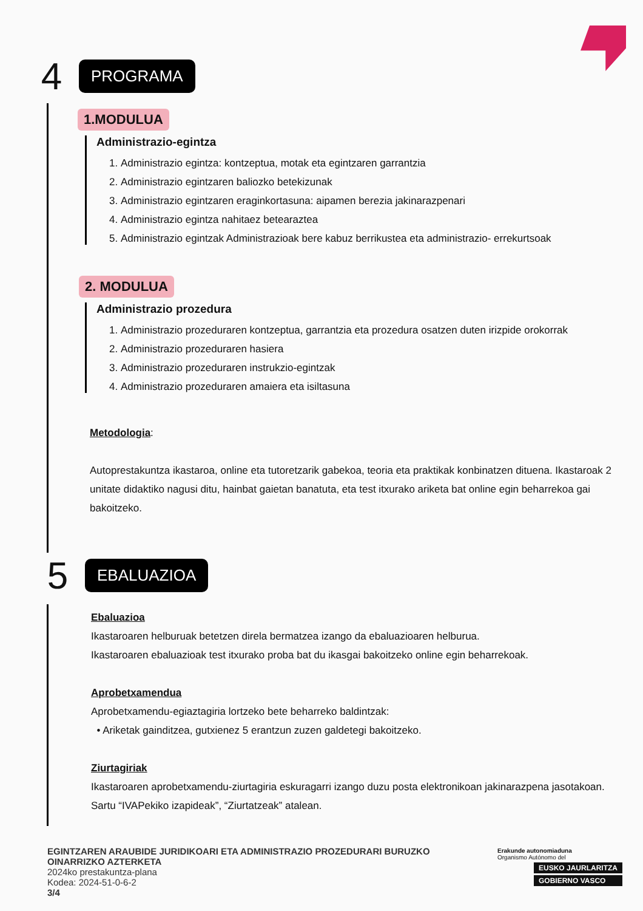4
PROGRAMA
1.MODULUA
Administrazio-egintza
1. Administrazio egintza: kontzeptua, motak eta egintzaren garrantzia
2. Administrazio egintzaren baliozko betekizunak
3. Administrazio egintzaren eraginkortasuna: aipamen berezia jakinarazpenari
4. Administrazio egintza nahitaez betearaztea
5. Administrazio egintzak Administrazioak bere kabuz berrikustea eta administrazio- errekurtsoak
2. MODULUA
Administrazio prozedura
1. Administrazio prozeduraren kontzeptua, garrantzia eta prozedura osatzen duten irizpide orokorrak
2. Administrazio prozeduraren hasiera
3. Administrazio prozeduraren instrukzio-egintzak
4. Administrazio prozeduraren amaiera eta isiltasuna
Metodologia:
Autoprestakuntza ikastaroa, online eta tutoretzarik gabekoa, teoria eta praktikak konbinatzen dituena. Ikastaroak 2 unitate didaktiko nagusi ditu, hainbat gaietan banatuta, eta test itxurako ariketa bat online egin beharrekoa gai bakoitzeko.
5
EBALUAZIOA
Ebaluazioa
Ikastaroaren helburuak betetzen direla bermatzea izango da ebaluazioaren helburua.
Ikastaroaren ebaluazioak test itxurako proba bat du ikasgai bakoitzeko online egin beharrekoak.
Aprobetxamendua
Aprobetxamendu-egiaztagiria lortzeko bete beharreko baldintzak:
• Ariketak gainditzea, gutxienez 5 erantzun zuzen galdetegi bakoitzeko.
Ziurtagiriak
Ikastaroaren aprobetxamendu-ziurtagiria eskuragarri izango duzu posta elektronikoan jakinarazpena jasotakoan.
Sartu “IVAPekiko izapideak”, “Ziurtatzeak” atalean.
EGINTZAREN ARAUBIDE JURIDIKOARI ETA ADMINISTRAZIO PROZEDURARI BURUZKO
OINARRIZKO AZTERKETA
2024ko prestakuntza-plana
Kodea: 2024-51-0-6-2
3/4
Erakunde autonomiaduna
Organismo Autónomo del
EUSKO JAURLARITZA
GOBIERNO VASCO